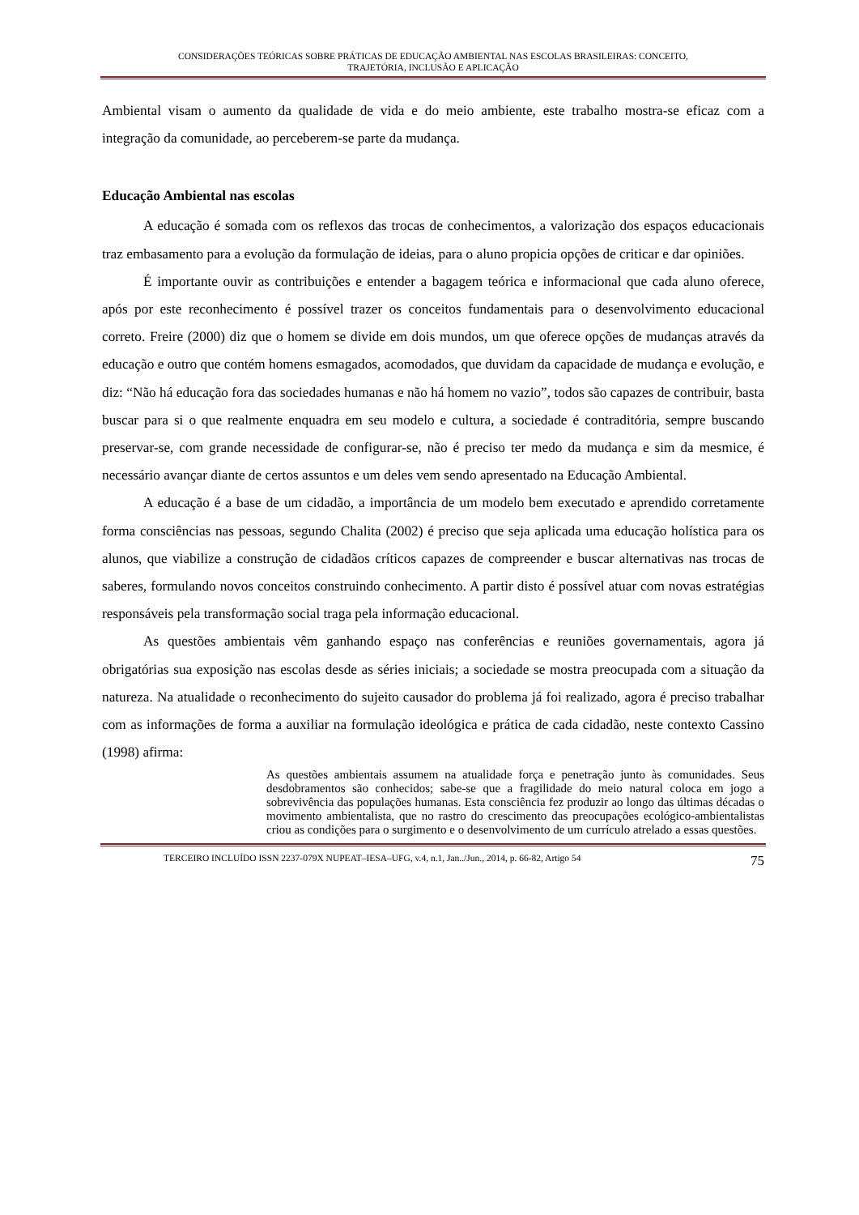CONSIDERAÇÕES TEÓRICAS SOBRE PRÁTICAS DE EDUCAÇÃO AMBIENTAL NAS ESCOLAS BRASILEIRAS: CONCEITO,
TRAJETÓRIA, INCLUSÃO E APLICAÇÃO
Ambiental visam o aumento da qualidade de vida e do meio ambiente, este trabalho mostra-se eficaz com a integração da comunidade, ao perceberem-se parte da mudança.
Educação Ambiental nas escolas
A educação é somada com os reflexos das trocas de conhecimentos, a valorização dos espaços educacionais traz embasamento para a evolução da formulação de ideias, para o aluno propicia opções de criticar e dar opiniões.
É importante ouvir as contribuições e entender a bagagem teórica e informacional que cada aluno oferece, após por este reconhecimento é possível trazer os conceitos fundamentais para o desenvolvimento educacional correto. Freire (2000) diz que o homem se divide em dois mundos, um que oferece opções de mudanças através da educação e outro que contém homens esmagados, acomodados, que duvidam da capacidade de mudança e evolução, e diz: “Não há educação fora das sociedades humanas e não há homem no vazio”, todos são capazes de contribuir, basta buscar para si o que realmente enquadra em seu modelo e cultura, a sociedade é contraditória, sempre buscando preservar-se, com grande necessidade de configurar-se, não é preciso ter medo da mudança e sim da mesmice, é necessário avançar diante de certos assuntos e um deles vem sendo apresentado na Educação Ambiental.
A educação é a base de um cidadão, a importância de um modelo bem executado e aprendido corretamente forma consciências nas pessoas, segundo Chalita (2002) é preciso que seja aplicada uma educação holística para os alunos, que viabilize a construção de cidadãos críticos capazes de compreender e buscar alternativas nas trocas de saberes, formulando novos conceitos construindo conhecimento. A partir disto é possível atuar com novas estratégias responsáveis pela transformação social traga pela informação educacional.
As questões ambientais vêm ganhando espaço nas conferências e reuniões governamentais, agora já obrigatórias sua exposição nas escolas desde as séries iniciais; a sociedade se mostra preocupada com a situação da natureza. Na atualidade o reconhecimento do sujeito causador do problema já foi realizado, agora é preciso trabalhar com as informações de forma a auxiliar na formulação ideológica e prática de cada cidadão, neste contexto Cassino (1998) afirma:
As questões ambientais assumem na atualidade força e penetração junto às comunidades. Seus desdobramentos são conhecidos; sabe-se que a fragilidade do meio natural coloca em jogo a sobrevivência das populações humanas. Esta consciência fez produzir ao longo das últimas décadas o movimento ambientalista, que no rastro do crescimento das preocupações ecológico-ambientalistas criou as condições para o surgimento e o desenvolvimento de um currículo atrelado a essas questões.
TERCEIRO INCLUÍDO ISSN 2237-079X NUPEAT–IESA–UFG, v.4, n.1, Jan../Jun., 2014, p. 66-82, Artigo 54 75